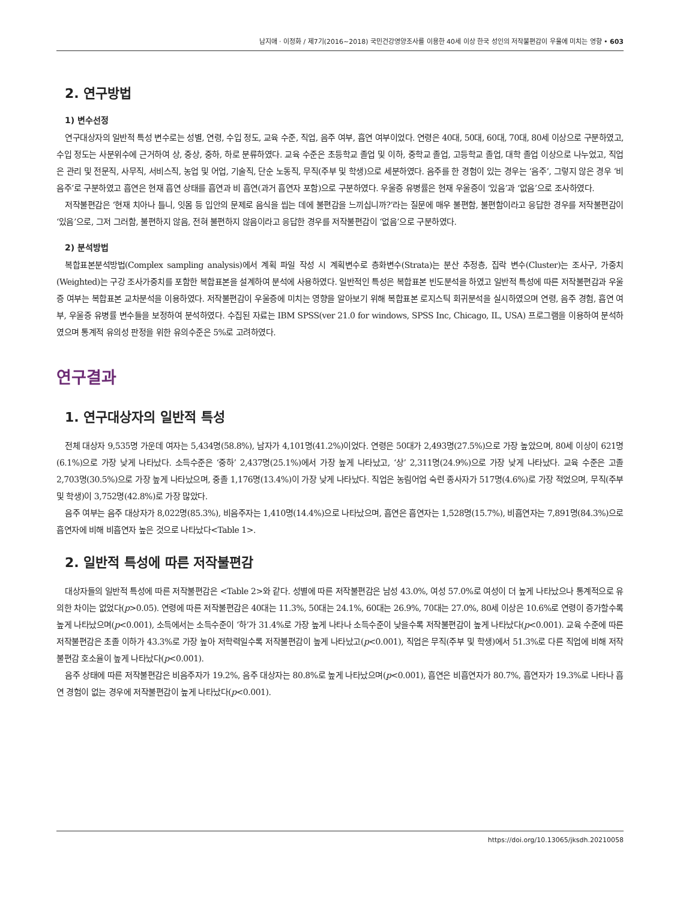남지애 · 이정화 / 제7기(2016~2018) 국민건강영양조사를 이용한 40세 이상 한국 성인의 저작불편감이 우울에 미치는 영향 • 603
2. 연구방법
1) 변수선정
연구대상자의 일반적 특성 변수로는 성별, 연령, 수입 정도, 교육 수준, 직업, 음주 여부, 흡연 여부이었다. 연령은 40대, 50대, 60대, 70대, 80세 이상으로 구분하였고, 수입 정도는 사분위수에 근거하여 상, 중상, 중하, 하로 분류하였다. 교육 수준은 초등학교 졸업 및 이하, 중학교 졸업, 고등학교 졸업, 대학 졸업 이상으로 나누었고, 직업은 관리 및 전문직, 사무직, 서비스직, 농업 및 어업, 기술직, 단순 노동직, 무직(주부 및 학생)으로 세분하였다. 음주를 한 경험이 있는 경우는 ‘음주’, 그렇지 않은 경우 ‘비음주’로 구분하였고 흡연은 현재 흡연 상태를 흡연과 비 흡연(과거 흡연자 포함)으로 구분하였다. 우울증 유병률은 현재 우울증이 ‘있음’과 ‘없음’으로 조사하였다.
저작불편감은 ‘현재 치아나 틀니, 잇몸 등 입안의 문제로 음식을 씹는 데에 불편감을 느끼십니까?’라는 질문에 매우 불편함, 불편함이라고 응답한 경우를 저작불편감이 ‘있음’으로, 그저 그러함, 불편하지 않음, 전혀 불편하지 않음이라고 응답한 경우를 저작불편감이 ‘없음’으로 구분하였다.
2) 분석방법
복합표본분석방법(Complex sampling analysis)에서 계획 파일 작성 시 계획변수로 층화변수(Strata)는 분산 추정층, 집락 변수(Cluster)는 조사구, 가중치(Weighted)는 구강 조사가중치를 포함한 복합표본을 설계하여 분석에 사용하였다. 일반적인 특성은 복합표본 빈도분석을 하였고 일반적 특성에 따른 저작불편감과 우울증 여부는 복합표본 교차분석을 이용하였다. 저작불편감이 우울증에 미치는 영향을 알아보기 위해 복합표본 로지스틱 회귀분석을 실시하였으며 연령, 음주 경험, 흡연 여부, 우울증 유병률 변수들을 보정하여 분석하였다. 수집된 자료는 IBM SPSS(ver 21.0 for windows, SPSS Inc, Chicago, IL, USA) 프로그램을 이용하여 분석하였으며 통계적 유의성 판정을 위한 유의수준은 5%로 고려하였다.
연구결과
1. 연구대상자의 일반적 특성
전체 대상자 9,535명 가운데 여자는 5,434명(58.8%), 남자가 4,101명(41.2%)이었다. 연령은 50대가 2,493명(27.5%)으로 가장 높았으며, 80세 이상이 621명(6.1%)으로 가장 낮게 나타났다. 소득수준은 ‘중하’ 2,437명(25.1%)에서 가장 높게 나타났고, ‘상’ 2,311명(24.9%)으로 가장 낮게 나타났다. 교육 수준은 고졸 2,703명(30.5%)으로 가장 높게 나타났으며, 중졸 1,176명(13.4%)이 가장 낮게 나타났다. 직업은 농림어업 숙련 종사자가 517명(4.6%)로 가장 적었으며, 무직(주부 및 학생)이 3,752명(42.8%)로 가장 많았다.
음주 여부는 음주 대상자가 8,022명(85.3%), 비음주자는 1,410명(14.4%)으로 나타났으며, 흡연은 흡연자는 1,528명(15.7%), 비흡연자는 7,891명(84.3%)으로 흡연자에 비해 비흡연자 높은 것으로 나타났다<Table 1>.
2. 일반적 특성에 따른 저작불편감
대상자들의 일반적 특성에 따른 저작불편감은 <Table 2>와 같다. 성별에 따른 저작불편감은 남성 43.0%, 여성 57.0%로 여성이 더 높게 나타났으나 통계적으로 유의한 차이는 없었다(p>0.05). 연령에 따른 저작불편감은 40대는 11.3%, 50대는 24.1%, 60대는 26.9%, 70대는 27.0%, 80세 이상은 10.6%로 연령이 증가할수록 높게 나타났으며(p<0.001), 소득에서는 소득수준이 ‘하’가 31.4%로 가장 높게 나타나 소득수준이 낮을수록 저작불편감이 높게 나타났다(p<0.001). 교육 수준에 따른 저작불편감은 초졸 이하가 43.3%로 가장 높아 저학력일수록 저작불편감이 높게 나타났고(p<0.001), 직업은 무직(주부 및 학생)에서 51.3%로 다른 직업에 비해 저작불편감 호소율이 높게 나타났다(p<0.001).
음주 상태에 따른 저작불편감은 비음주자가 19.2%, 음주 대상자는 80.8%로 높게 나타났으며(p<0.001), 흡연은 비흡연자가 80.7%, 흡연자가 19.3%로 나타나 흡연 경험이 없는 경우에 저작불편감이 높게 나타났다(p<0.001).
https://doi.org/10.13065/jksdh.20210058